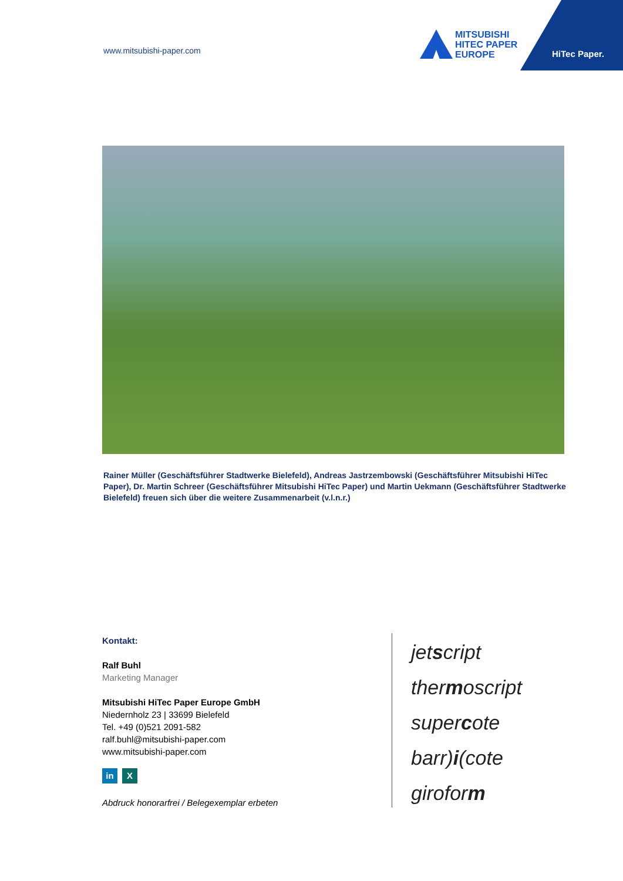www.mitsubishi-paper.com
MITSUBISHI
HITEC PAPER
EUROPE
HiTec Paper.
Rainer Müller (Geschäftsführer Stadtwerke Bielefeld), Andreas Jastrzembowski (Geschäftsführer Mitsubishi HiTec Paper), Dr. Martin Schreer (Geschäftsführer Mitsubishi HiTec Paper) und Martin Uekmann (Geschäftsführer Stadtwerke Bielefeld) freuen sich über die weitere Zusammenarbeit (v.l.n.r.)
Kontakt:
Ralf Buhl
Marketing Manager
Mitsubishi HiTec Paper Europe GmbH
Niedernholz 23 | 33699 Bielefeld
Tel. +49 (0)521 2091-582
ralf.buhl@mitsubishi-paper.com
www.mitsubishi-paper.com
in X
Abdruck honorarfrei / Belegexemplar erbeten
jetscript
thermoscript
supercote
barr)i(cote
giroform